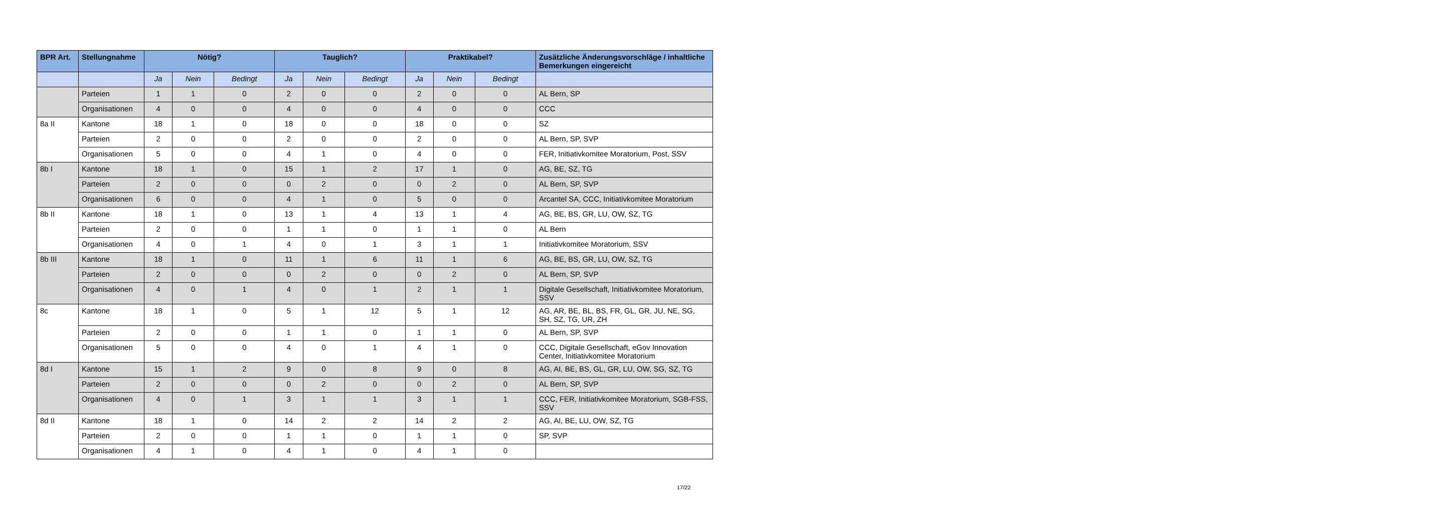| BPR Art. | Stellungnahme | Nötig? | | | Tauglich? | | | Praktikabel? | | | Zusätzliche Änderungsvorschläge / inhaltliche Bemerkungen eingereicht |
| --- | --- | --- | --- | --- | --- | --- | --- | --- | --- | --- | --- |
| | | Ja | Nein | Bedingt | Ja | Nein | Bedingt | Ja | Nein | Bedingt | |
| | Parteien | 1 | 1 | 0 | 2 | 0 | 0 | 2 | 0 | 0 | AL Bern, SP |
| | Organisationen | 4 | 0 | 0 | 4 | 0 | 0 | 4 | 0 | 0 | CCC |
| 8a II | Kantone | 18 | 1 | 0 | 18 | 0 | 0 | 18 | 0 | 0 | SZ |
| | Parteien | 2 | 0 | 0 | 2 | 0 | 0 | 2 | 0 | 0 | AL Bern, SP, SVP |
| | Organisationen | 5 | 0 | 0 | 4 | 1 | 0 | 4 | 0 | 0 | FER, Initiativkomitee Moratorium, Post, SSV |
| 8b I | Kantone | 18 | 1 | 0 | 15 | 1 | 2 | 17 | 1 | 0 | AG, BE, SZ, TG |
| | Parteien | 2 | 0 | 0 | 0 | 2 | 0 | 0 | 2 | 0 | AL Bern, SP, SVP |
| | Organisationen | 6 | 0 | 0 | 4 | 1 | 0 | 5 | 0 | 0 | Arcantel SA, CCC, Initiativkomitee Moratorium |
| 8b II | Kantone | 18 | 1 | 0 | 13 | 1 | 4 | 13 | 1 | 4 | AG, BE, BS, GR, LU, OW, SZ, TG |
| | Parteien | 2 | 0 | 0 | 1 | 1 | 0 | 1 | 1 | 0 | AL Bern |
| | Organisationen | 4 | 0 | 1 | 4 | 0 | 1 | 3 | 1 | 1 | Initiativkomitee Moratorium, SSV |
| 8b III | Kantone | 18 | 1 | 0 | 11 | 1 | 6 | 11 | 1 | 6 | AG, BE, BS, GR, LU, OW, SZ, TG |
| | Parteien | 2 | 0 | 0 | 0 | 2 | 0 | 0 | 2 | 0 | AL Bern, SP, SVP |
| | Organisationen | 4 | 0 | 1 | 4 | 0 | 1 | 2 | 1 | 1 | Digitale Gesellschaft, Initiativkomitee Moratorium, SSV |
| 8c | Kantone | 18 | 1 | 0 | 5 | 1 | 12 | 5 | 1 | 12 | AG, AR, BE, BL, BS, FR, GL, GR, JU, NE, SG, SH, SZ, TG, UR, ZH |
| | Parteien | 2 | 0 | 0 | 1 | 1 | 0 | 1 | 1 | 0 | AL Bern, SP, SVP |
| | Organisationen | 5 | 0 | 0 | 4 | 0 | 1 | 4 | 1 | 0 | CCC, Digitale Gesellschaft, eGov Innovation Center, Initiativkomitee Moratorium |
| 8d I | Kantone | 15 | 1 | 2 | 9 | 0 | 8 | 9 | 0 | 8 | AG, AI, BE, BS, GL, GR, LU, OW, SG, SZ, TG |
| | Parteien | 2 | 0 | 0 | 0 | 2 | 0 | 0 | 2 | 0 | AL Bern, SP, SVP |
| | Organisationen | 4 | 0 | 1 | 3 | 1 | 1 | 3 | 1 | 1 | CCC, FER, Initiativkomitee Moratorium, SGB-FSS, SSV |
| 8d II | Kantone | 18 | 1 | 0 | 14 | 2 | 2 | 14 | 2 | 2 | AG, AI, BE, LU, OW, SZ, TG |
| | Parteien | 2 | 0 | 0 | 1 | 1 | 0 | 1 | 1 | 0 | SP, SVP |
| | Organisationen | 4 | 1 | 0 | 4 | 1 | 0 | 4 | 1 | 0 | |
17/22